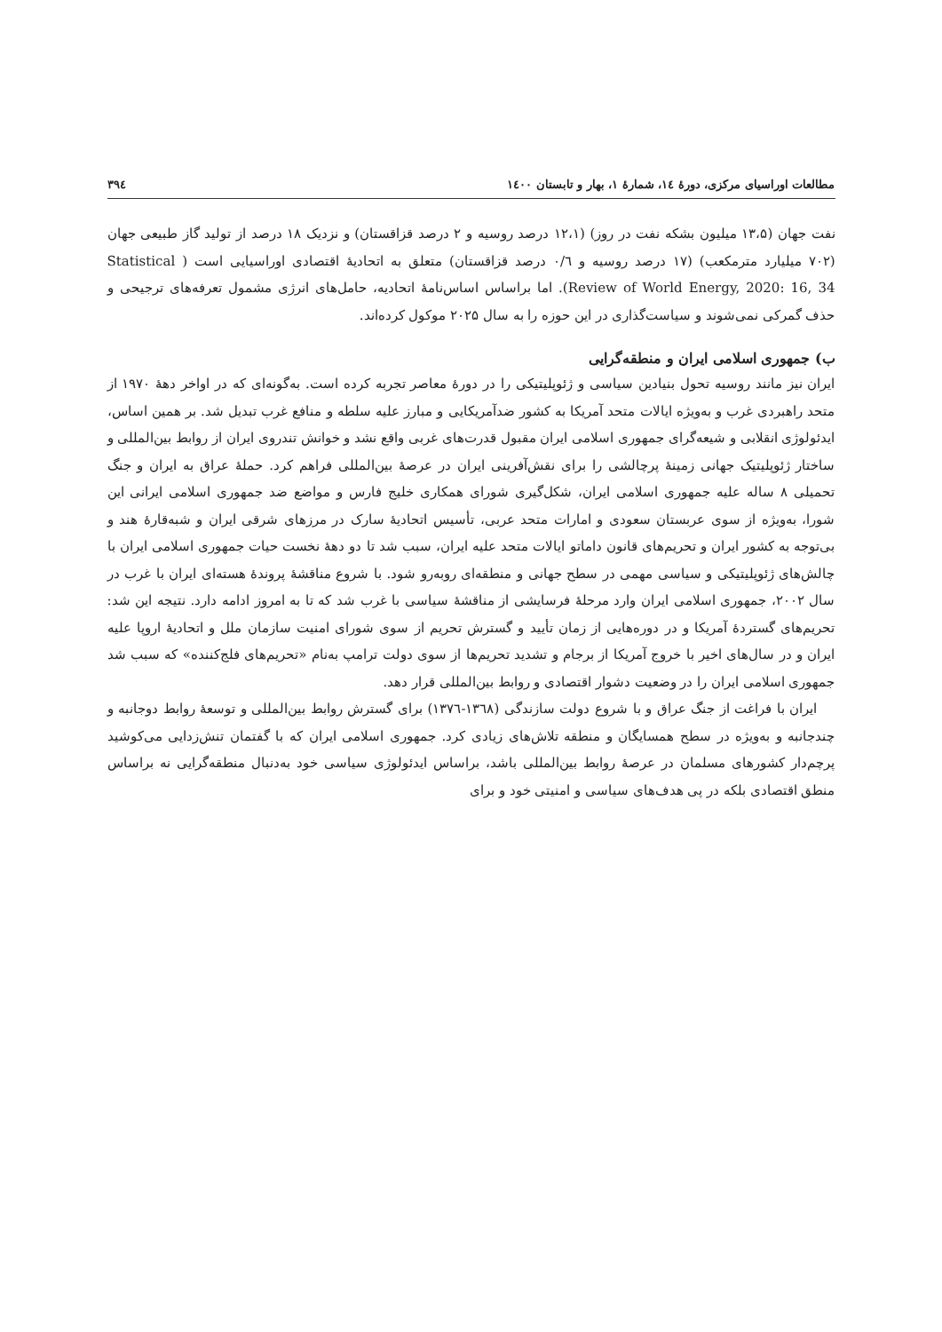مطالعات اوراسیای مرکزی، دورهٔ ۱٤، شمارهٔ ۱، بهار و تابستان ۱٤۰۰ ۳۹٤
نفت جهان (۱۳،۵ میلیون بشکه نفت در روز) (۱۲،۱ درصد روسیه و ۲ درصد قزاقستان) و نزدیک ۱۸ درصد از تولید گاز طبیعی جهان (۷۰۲ میلیارد مترمکعب) (۱۷ درصد روسیه و ۰/٦ درصد قزاقستان) متعلق به اتحادیهٔ اقتصادی اوراسیایی است ( Statistical Review of World Energy, 2020: 16, 34). اما براساس اساس‌نامهٔ اتحادیه، حامل‌های انرژی مشمول تعرفه‌های ترجیحی و حذف گمرکی نمی‌شوند و سیاست‌گذاری در این حوزه را به سال ۲۰۲۵ موکول کرده‌اند.
ب) جمهوری اسلامی ایران و منطقه‌گرایی
ایران نیز مانند روسیه تحول بنیادین سیاسی و ژئوپلیتیکی را در دورهٔ معاصر تجربه کرده است. به‌گونه‌ای که در اواخر دههٔ ۱۹۷۰ از متحد راهبردی غرب و به‌ویژه ایالات متحد آمریکا به کشور ضدآمریکایی و مبارز علیه سلطه و منافع غرب تبدیل شد. بر همین اساس، ایدئولوژی انقلابی و شیعه‌گرای جمهوری اسلامی ایران مقبول قدرت‌های غربی واقع نشد و خوانش تندروی ایران از روابط بین‌المللی و ساختار ژئوپلیتیک جهانی زمینهٔ پرچالشی را برای نقش‌آفرینی ایران در عرصهٔ بین‌المللی فراهم کرد. حملهٔ عراق به ایران و جنگ تحمیلی ۸ ساله علیه جمهوری اسلامی ایران، شکل‌گیری شورای همکاری خلیج فارس و مواضع ضد جمهوری اسلامی ایرانی این شورا، به‌ویژه از سوی عربستان سعودی و امارات متحد عربی، تأسیس اتحادیهٔ سارک در مرزهای شرقی ایران و شبه‌قارهٔ هند و بی‌توجه به کشور ایران و تحریم‌های قانون داماتو ایالات متحد علیه ایران، سبب شد تا دو دههٔ نخست حیات جمهوری اسلامی ایران با چالش‌های ژئوپلیتیکی و سیاسی مهمی در سطح جهانی و منطقه‌ای روبه‌رو شود. با شروع مناقشهٔ پروندهٔ هسته‌ای ایران با غرب در سال ۲۰۰۲، جمهوری اسلامی ایران وارد مرحلهٔ فرسایشی از مناقشهٔ سیاسی با غرب شد که تا به امروز ادامه دارد. نتیجه این شد: تحریم‌های گستردهٔ آمریکا و در دوره‌هایی از زمان تأیید و گسترش تحریم از سوی شورای امنیت سازمان ملل و اتحادیهٔ اروپا علیه ایران و در سال‌های اخیر با خروج آمریکا از برجام و تشدید تحریم‌ها از سوی دولت ترامپ به‌نام «تحریم‌های فلج‌کننده» که سبب شد جمهوری اسلامی ایران را در وضعیت دشوار اقتصادی و روابط بین‌المللی قرار دهد.
ایران با فراغت از جنگ عراق و با شروع دولت سازندگی (۱۳٦۸-۱۳۷٦) برای گسترش روابط بین‌المللی و توسعهٔ روابط دوجانبه و چندجانبه و به‌ویژه در سطح همسایگان و منطقه تلاش‌های زیادی کرد. جمهوری اسلامی ایران که با گفتمان تنش‌زدایی می‌کوشید پرچم‌دار کشورهای مسلمان در عرصهٔ روابط بین‌المللی باشد، براساس ایدئولوژی سیاسی خود به‌دنبال منطقه‌گرایی نه براساس منطق اقتصادی بلکه در پی هدف‌های سیاسی و امنیتی خود و برای